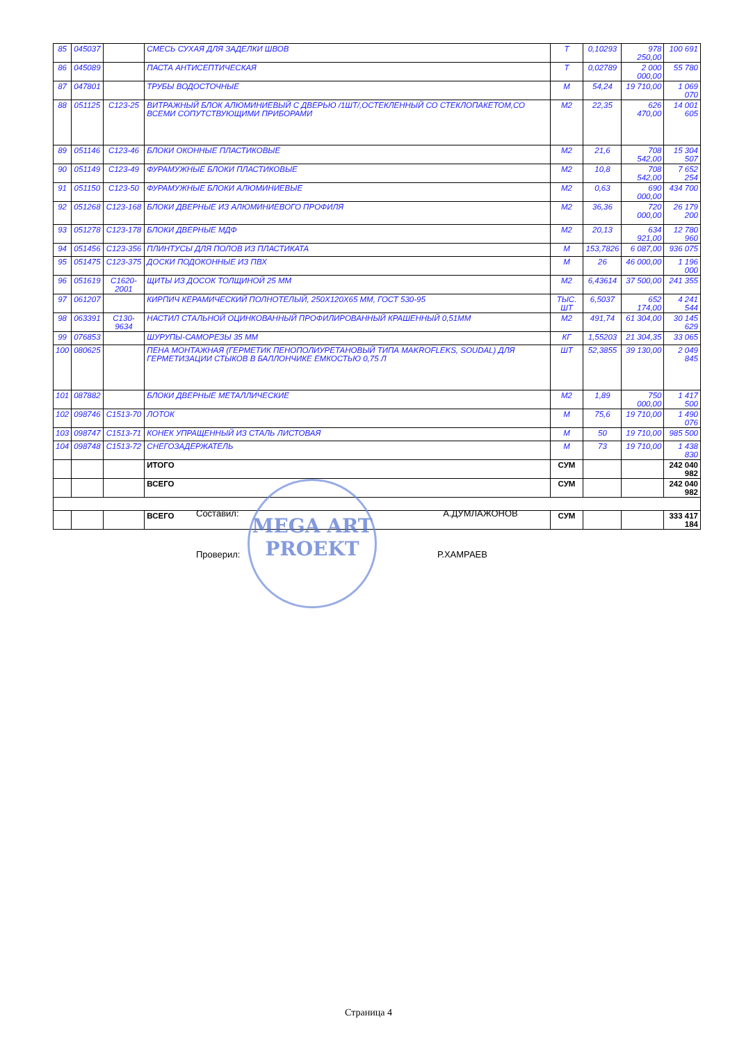| 85 | 045037 | | СМЕСЬ СУХАЯ ДЛЯ ЗАДЕЛКИ ШВОВ | Т | 0,10293 | 978 250,00 | 100 691 |
| 86 | 045089 | | ПАСТА АНТИСЕПТИЧЕСКАЯ | Т | 0,02789 | 2 000 000,00 | 55 780 |
| 87 | 047801 | | ТРУБЫ ВОДОСТОЧНЫЕ | М | 54,24 | 19 710,00 | 1 069 070 |
| 88 | 051125 | С123-25 | ВИТРАЖНЫЙ БЛОК АЛЮМИНИЕВЫЙ С ДВЕРЬЮ /1ШТ/,ОСТЕКЛЕННЫЙ СО СТЕКЛОПАКЕТОМ,СО ВСЕМИ СОПУТСТВУЮЩИМИ ПРИБОРАМИ | М2 | 22,35 | 626 470,00 | 14 001 605 |
| 89 | 051146 | С123-46 | БЛОКИ ОКОННЫЕ ПЛАСТИКОВЫЕ | М2 | 21,6 | 708 542,00 | 15 304 507 |
| 90 | 051149 | С123-49 | ФУРАМУЖНЫЕ БЛОКИ ПЛАСТИКОВЫЕ | М2 | 10,8 | 708 542,00 | 7 652 254 |
| 91 | 051150 | С123-50 | ФУРАМУЖНЫЕ БЛОКИ АЛЮМИНИЕВЫЕ | М2 | 0,63 | 690 000,00 | 434 700 |
| 92 | 051268 | С123-168 | БЛОКИ ДВЕРНЫЕ ИЗ АЛЮМИНИЕВОГО ПРОФИЛЯ | М2 | 36,36 | 720 000,00 | 26 179 200 |
| 93 | 051278 | С123-178 | БЛОКИ ДВЕРНЫЕ МДФ | М2 | 20,13 | 634 921,00 | 12 780 960 |
| 94 | 051456 | С123-356 | ПЛИНТУСЫ ДЛЯ ПОЛОВ ИЗ ПЛАСТИКАТА | М | 153,7826 | 6 087,00 | 936 075 |
| 95 | 051475 | С123-375 | ДОСКИ ПОДОКОННЫЕ ИЗ ПВХ | М | 26 | 46 000,00 | 1 196 000 |
| 96 | 051619 | С1620-2001 | ЩИТЫ ИЗ ДОСОК ТОЛЩИНОЙ 25 ММ | М2 | 6,43614 | 37 500,00 | 241 355 |
| 97 | 061207 | | КИРПИЧ КЕРАМИЧЕСКИЙ ПОЛНОТЕЛЫЙ, 250Х120Х65 ММ, ГОСТ 530-95 | ТЫС. ШТ | 6,5037 | 652 174,00 | 4 241 544 |
| 98 | 063391 | С130-9634 | НАСТИЛ СТАЛЬНОЙ ОЦИНКОВАННЫЙ ПРОФИЛИРОВАННЫЙ КРАШЕННЫЙ 0,51ММ | М2 | 491,74 | 61 304,00 | 30 145 629 |
| 99 | 076853 | | ШУРУПЫ-САМОРЕЗЫ 35 ММ | КГ | 1,55203 | 21 304,35 | 33 065 |
| 100 | 080625 | | ПЕНА МОНТАЖНАЯ (ГЕРМЕТИК ПЕНОПОЛИУРЕТАНОВЫЙ ТИПА MAKROFLEKS, SOUDAL) ДЛЯ ГЕРМЕТИЗАЦИИ СТЫКОВ В БАЛЛОНЧИКЕ ЕМКОСТЬЮ 0,75 Л | ШТ | 52,3855 | 39 130,00 | 2 049 845 |
| 101 | 087882 | | БЛОКИ ДВЕРНЫЕ МЕТАЛЛИЧЕСКИЕ | М2 | 1,89 | 750 000,00 | 1 417 500 |
| 102 | 098746 | С1513-70 | ЛОТОК | М | 75,6 | 19 710,00 | 1 490 076 |
| 103 | 098747 | С1513-71 | КОНЕК УПРАЩЕННЫЙ ИЗ СТАЛЬ ЛИСТОВАЯ | М | 50 | 19 710,00 | 985 500 |
| 104 | 098748 | С1513-72 | СНЕГОЗАДЕРЖАТЕЛЬ | М | 73 | 19 710,00 | 1 438 830 |
| | | | ИТОГО | СУМ | | | 242 040 982 |
| | | | ВСЕГО | СУМ | | | 242 040 982 |
| | | | ВСЕГО | СУМ | | | 333 417 184 |
MEGA ART
PROEKT
Составил: А.ДУМЛАЖОНОВ
Проверил: Р.ХАМРАЕВ
Страница 4